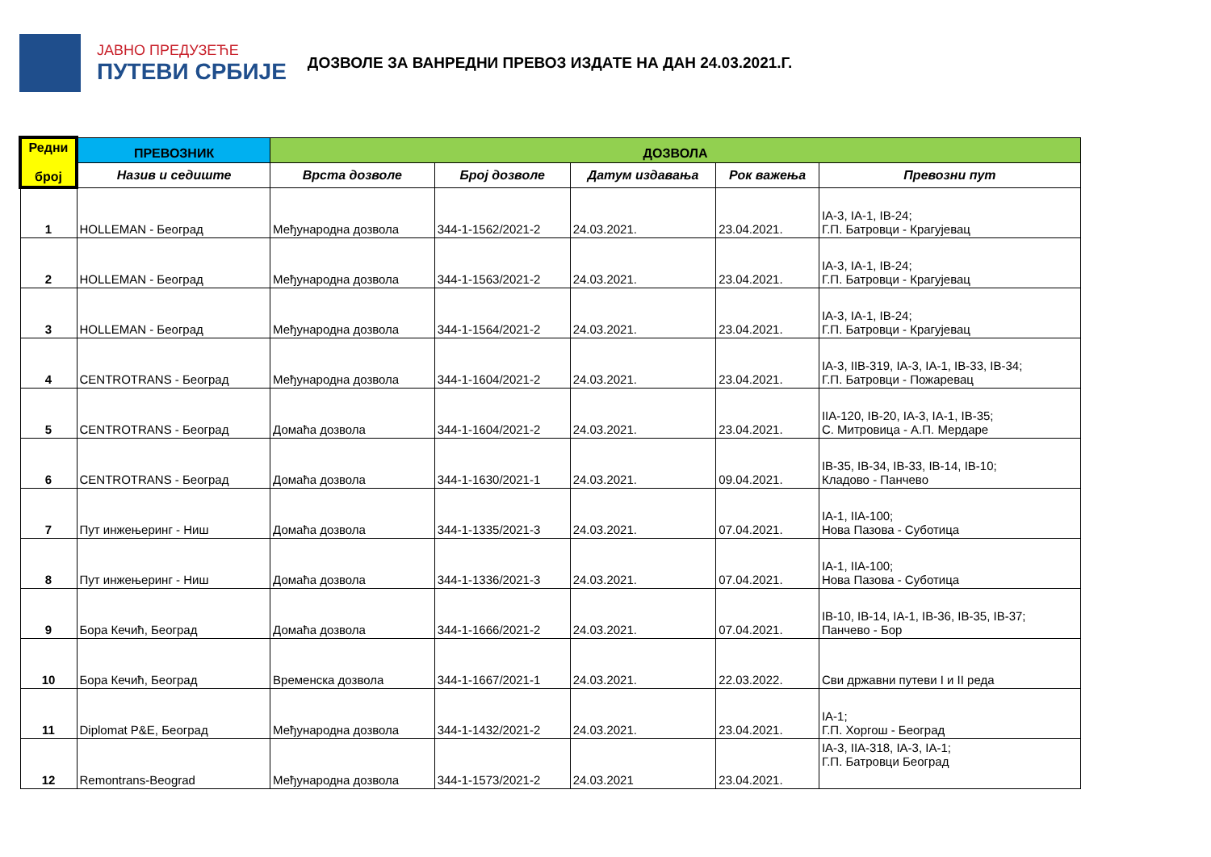ЈАВНО ПРЕДУЗЕЋЕ
ПУТЕВИ СРБИЈЕ
ДОЗВОЛЕ ЗА ВАНРЕДНИ ПРЕВОЗ ИЗДАТЕ НА ДАН 24.03.2021.Г.
| Редни број | ПРЕВОЗНИК | ДОЗВОЛА | | | | |
| --- | --- | --- | --- | --- | --- | --- |
| | Назив и седиште | Врста дозволе | Број дозволе | Датум издавања | Рок важења | Превозни пут |
| 1 | HOLLEMAN - Београд | Међународна дозвола | 344-1-1562/2021-2 | 24.03.2021. | 23.04.2021. | IA-3, IA-1, IB-24; Г.П. Батровци - Крагујевац |
| 2 | HOLLEMAN - Београд | Међународна дозвола | 344-1-1563/2021-2 | 24.03.2021. | 23.04.2021. | IA-3, IA-1, IB-24; Г.П. Батровци - Крагујевац |
| 3 | HOLLEMAN - Београд | Међународна дозвола | 344-1-1564/2021-2 | 24.03.2021. | 23.04.2021. | IA-3, IA-1, IB-24; Г.П. Батровци - Крагујевац |
| 4 | CENTROTRANS - Београд | Међународна дозвола | 344-1-1604/2021-2 | 24.03.2021. | 23.04.2021. | IA-3, IIB-319, IA-3, IA-1, IB-33, IB-34; Г.П. Батровци - Пожаревац |
| 5 | CENTROTRANS - Београд | Домаћа дозвола | 344-1-1604/2021-2 | 24.03.2021. | 23.04.2021. | IIA-120, IB-20, IA-3, IA-1, IB-35; С. Митровица - А.П. Мердаре |
| 6 | CENTROTRANS - Београд | Домаћа дозвола | 344-1-1630/2021-1 | 24.03.2021. | 09.04.2021. | IB-35, IB-34, IB-33, IB-14, IB-10; Кладово - Панчево |
| 7 | Пут инжењеринг - Ниш | Домаћа дозвола | 344-1-1335/2021-3 | 24.03.2021. | 07.04.2021. | IA-1, IIA-100; Нова Пазова - Суботица |
| 8 | Пут инжењеринг - Ниш | Домаћа дозвола | 344-1-1336/2021-3 | 24.03.2021. | 07.04.2021. | IA-1, IIA-100; Нова Пазова - Суботица |
| 9 | Бора Кечић, Београд | Домаћа дозвола | 344-1-1666/2021-2 | 24.03.2021. | 07.04.2021. | IB-10, IB-14, IA-1, IB-36, IB-35, IB-37; Панчево - Бор |
| 10 | Бора Кечић, Београд | Временска дозвола | 344-1-1667/2021-1 | 24.03.2021. | 22.03.2022. | Сви државни путеви I и II реда |
| 11 | Diplomat P&E, Београд | Међународна дозвола | 344-1-1432/2021-2 | 24.03.2021. | 23.04.2021. | IA-1; Г.П. Хоргош - Београд |
| 12 | Remontrans-Beograd | Међународна дозвола | 344-1-1573/2021-2 | 24.03.2021 | 23.04.2021. | IA-3, IIA-318, IA-3, IA-1; Г.П. Батровци Београд |